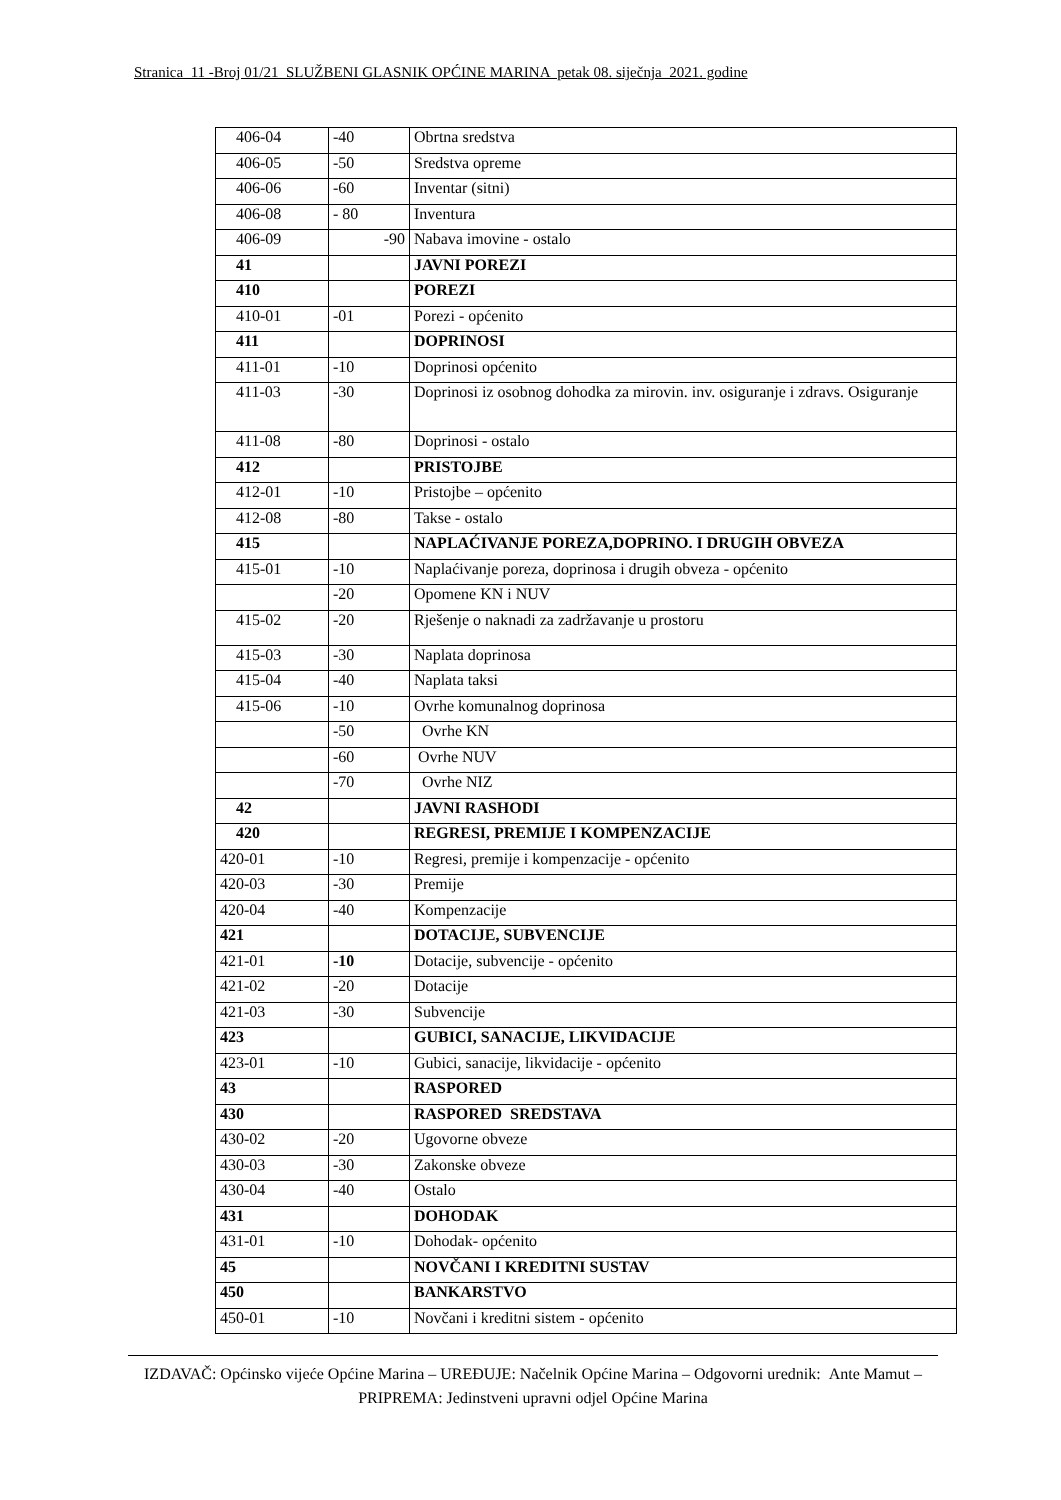Stranica 11 -Broj 01/21 SLUŽBENI GLASNIK OPĆINE MARINA petak 08. siječnja 2021. godine
| 406-04 | -40 | Obrtna sredstva |
| 406-05 | -50 | Sredstva opreme |
| 406-06 | -60 | Inventar (sitni) |
| 406-08 | - 80 | Inventura |
| 406-09 | -90 | Nabava imovine - ostalo |
| 41 | | JAVNI POREZI |
| 410 | | POREZI |
| 410-01 | -01 | Porezi - općenito |
| 411 | | DOPRINOSI |
| 411-01 | -10 | Doprinosi općenito |
| 411-03 | -30 | Doprinosi iz osobnog dohodka za mirovin. inv. osiguranje i zdravs. Osiguranje |
| 411-08 | -80 | Doprinosi - ostalo |
| 412 | | PRISTOJBE |
| 412-01 | -10 | Pristojbe – općenito |
| 412-08 | -80 | Takse - ostalo |
| 415 | | NAPLAĆIVANJE POREZA,DOPRINO. I DRUGIH OBVEZA |
| 415-01 | -10 | Naplaćivanje poreza, doprinosa i drugih obveza - općenito |
| | -20 | Opomene KN i NUV |
| 415-02 | -20 | Rješenje o naknadi za zadržavanje u prostoru |
| 415-03 | -30 | Naplata doprinosa |
| 415-04 | -40 | Naplata taksi |
| 415-06 | -10 | Ovrhe komunalnog doprinosa |
| | -50 | Ovrhe KN |
| | -60 | Ovrhe NUV |
| | -70 | Ovrhe NIZ |
| 42 | | JAVNI RASHODI |
| 420 | | REGRESI, PREMIJE I KOMPENZACIJE |
| 420-01 | -10 | Regresi, premije i kompenzacije - općenito |
| 420-03 | -30 | Premije |
| 420-04 | -40 | Kompenzacije |
| 421 | | DOTACIJE, SUBVENCIJE |
| 421-01 | -10 | Dotacije, subvencije - općenito |
| 421-02 | -20 | Dotacije |
| 421-03 | -30 | Subvencije |
| 423 | | GUBICI, SANACIJE, LIKVIDACIJE |
| 423-01 | -10 | Gubici, sanacije, likvidacije - općenito |
| 43 | | RASPORED |
| 430 | | RASPORED SREDSTAVA |
| 430-02 | -20 | Ugovorne obveze |
| 430-03 | -30 | Zakonske obveze |
| 430-04 | -40 | Ostalo |
| 431 | | DOHODAK |
| 431-01 | -10 | Dohodak- općenito |
| 45 | | NOVČANI I KREDITNI SUSTAV |
| 450 | | BANKARSTVO |
| 450-01 | -10 | Novčani i kreditni sistem - općenito |
IZDAVAČ: Općinsko vijeće Općine Marina – UREĐUJE: Načelnik Općine Marina – Odgovorni urednik: Ante Mamut – PRIPREMA: Jedinstveni upravni odjel Općine Marina